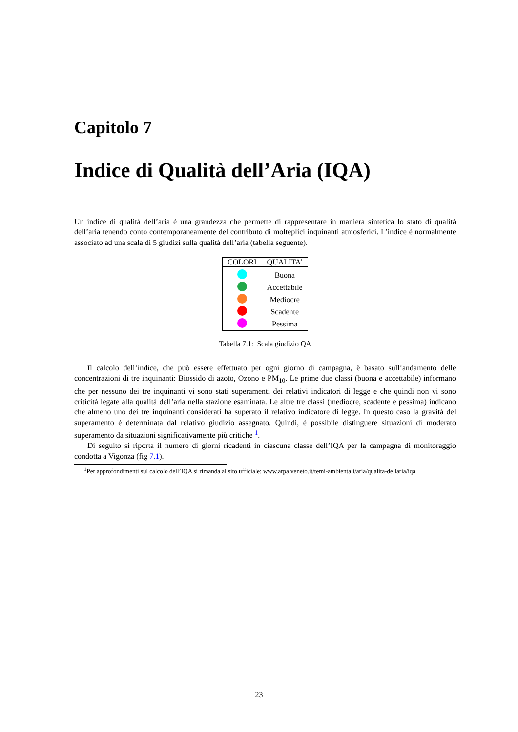Capitolo 7
Indice di Qualità dell’Aria (IQA)
Un indice di qualità dell’aria è una grandezza che permette di rappresentare in maniera sintetica lo stato di qualità dell’aria tenendo conto contemporaneamente del contributo di molteplici inquinanti atmosferici. L’indice è normalmente associato ad una scala di 5 giudizi sulla qualità dell’aria (tabella seguente).
| COLORI | QUALITA’ |
| --- | --- |
| | Buona |
| | Accettabile |
| | Mediocre |
| | Scadente |
| | Pessima |
Tabella 7.1: Scala giudizio QA
Il calcolo dell’indice, che può essere effettuato per ogni giorno di campagna, è basato sull’andamento delle concentrazioni di tre inquinanti: Biossido di azoto, Ozono e PM<sub>10</sub>. Le prime due classi (buona e accettabile) informano che per nessuno dei tre inquinanti vi sono stati superamenti dei relativi indicatori di legge e che quindi non vi sono criticità legate alla qualità dell’aria nella stazione esaminata. Le altre tre classi (mediocre, scadente e pessima) indicano che almeno uno dei tre inquinanti considerati ha superato il relativo indicatore di legge. In questo caso la gravità del superamento è determinata dal relativo giudizio assegnato. Quindi, è possibile distinguere situazioni di moderato superamento da situazioni significativamente più critiche <sup>1</sup>.
Di seguito si riporta il numero di giorni ricadenti in ciascuna classe dell’IQA per la campagna di monitoraggio condotta a Vigonza (fig 7.1).
<sup>1</sup> Per approfondimenti sul calcolo dell’IQA si rimanda al sito ufficiale: www.arpa.veneto.it/temi-ambientali/aria/qualita-dellaria/iqa
23